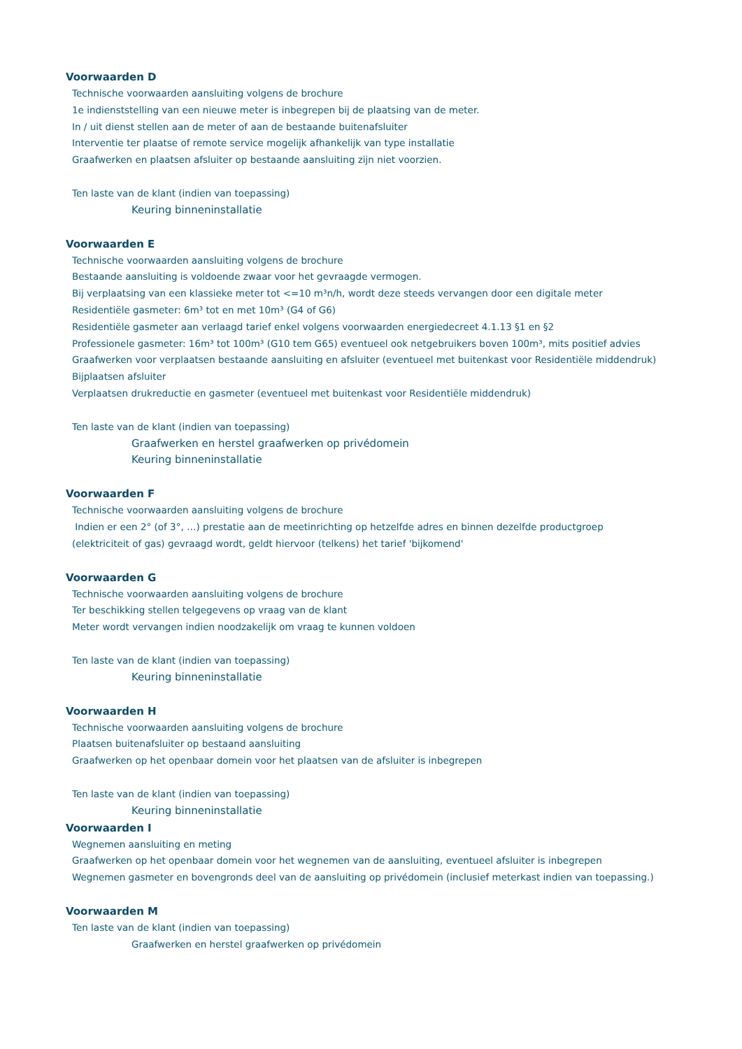Voorwaarden D
Technische voorwaarden aansluiting volgens de brochure
1e indienststelling van een nieuwe meter is inbegrepen bij de plaatsing van de meter.
In / uit dienst stellen aan de meter of aan de bestaande buitenafsluiter
Interventie ter plaatse of remote service mogelijk afhankelijk van type installatie
Graafwerken en plaatsen afsluiter op bestaande aansluiting zijn niet voorzien.
Ten laste van de klant (indien van toepassing)
Keuring binneninstallatie
Voorwaarden E
Technische voorwaarden aansluiting volgens de brochure
Bestaande aansluiting is voldoende zwaar voor het gevraagde vermogen.
Bij verplaatsing van een klassieke meter tot <=10 m³n/h, wordt deze steeds vervangen door een digitale meter
Residentiële gasmeter: 6m³ tot en met 10m³ (G4 of G6)
Residentiële gasmeter aan verlaagd tarief enkel volgens voorwaarden energiedecreet 4.1.13 §1 en §2
Professionele gasmeter: 16m³ tot 100m³ (G10 tem G65) eventueel ook netgebruikers boven 100m³, mits positief advies
Graafwerken voor verplaatsen bestaande aansluiting en afsluiter (eventueel met buitenkast voor Residentiële middendruk)
Bijplaatsen afsluiter
Verplaatsen drukreductie en gasmeter (eventueel met buitenkast voor Residentiële middendruk)
Ten laste van de klant (indien van toepassing)
Graafwerken en herstel graafwerken op privédomein
Keuring binneninstallatie
Voorwaarden F
Technische voorwaarden aansluiting volgens de brochure
Indien er een 2° (of 3°, …) prestatie aan de meetinrichting op hetzelfde adres en binnen dezelfde productgroep
(elektriciteit of gas) gevraagd wordt, geldt hiervoor (telkens) het tarief 'bijkomend'
Voorwaarden G
Technische voorwaarden aansluiting volgens de brochure
Ter beschikking stellen telgegevens op vraag van de klant
Meter wordt vervangen indien noodzakelijk om vraag te kunnen voldoen
Ten laste van de klant (indien van toepassing)
Keuring binneninstallatie
Voorwaarden H
Technische voorwaarden aansluiting volgens de brochure
Plaatsen buitenafsluiter op bestaand aansluiting
Graafwerken op het openbaar domein voor het plaatsen van de afsluiter is inbegrepen
Ten laste van de klant (indien van toepassing)
Keuring binneninstallatie
Voorwaarden I
Wegnemen aansluiting en meting
Graafwerken op het openbaar domein voor het wegnemen van de aansluiting, eventueel afsluiter is inbegrepen
Wegnemen gasmeter en bovengronds deel van de aansluiting op privédomein (inclusief meterkast indien van toepassing.)
Voorwaarden M
Ten laste van de klant (indien van toepassing)
Graafwerken en herstel graafwerken op privédomein